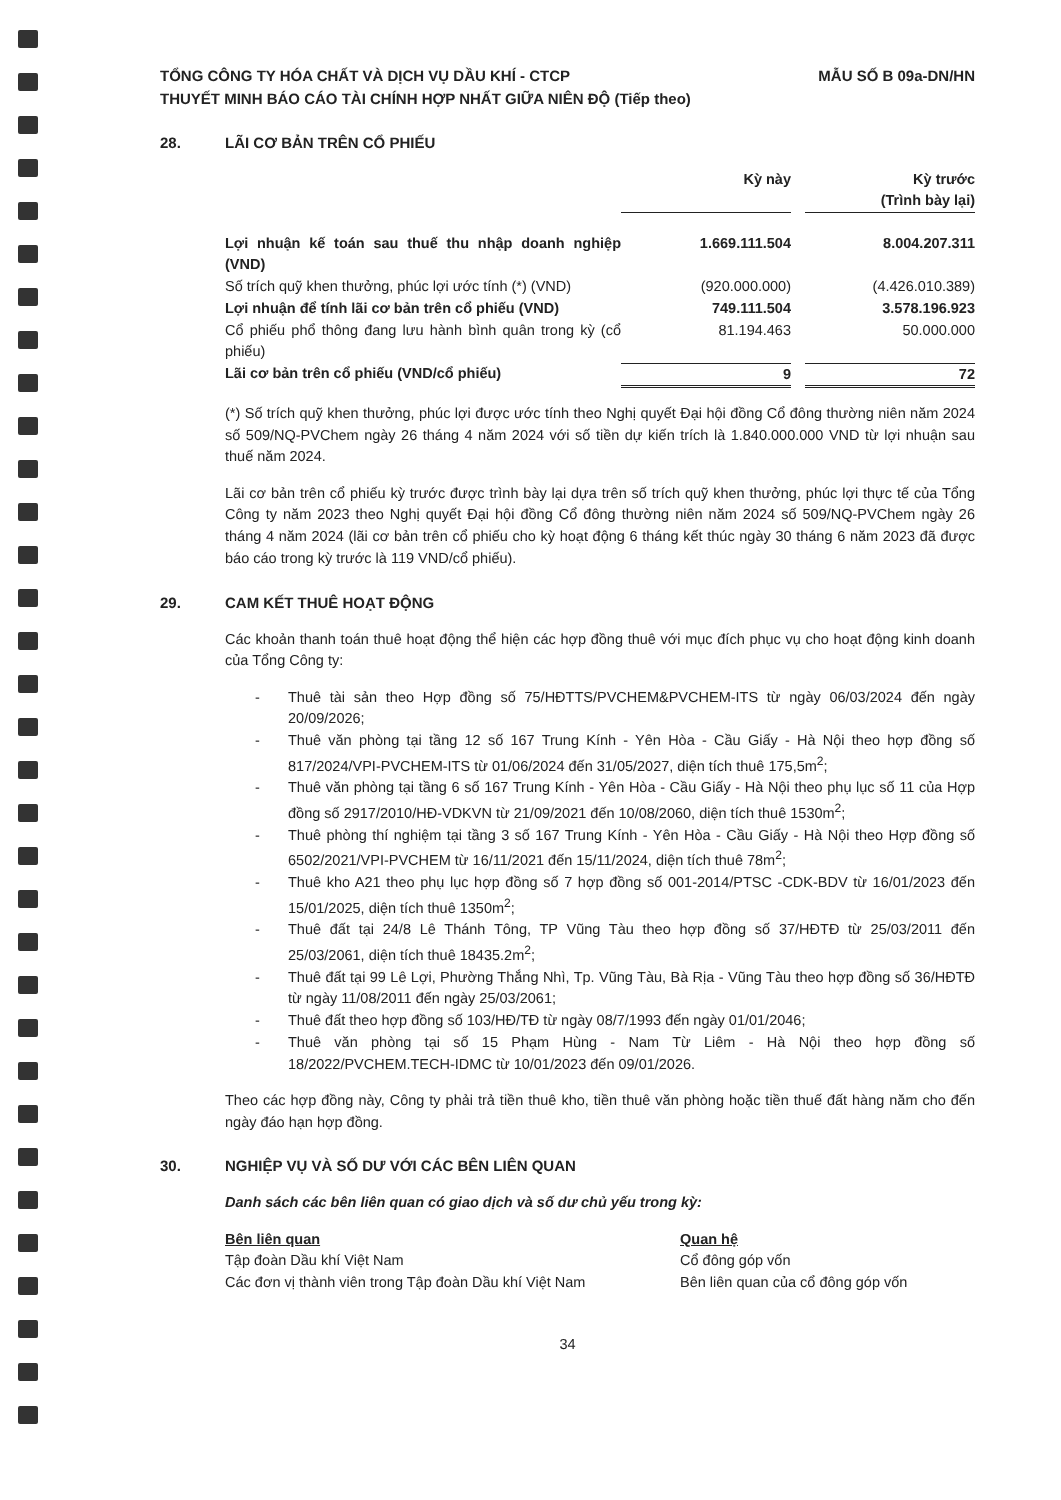TỔNG CÔNG TY HÓA CHẤT VÀ DỊCH VỤ DẦU KHÍ - CTCP
THUYẾT MINH BÁO CÁO TÀI CHÍNH HỢP NHẤT GIỮA NIÊN ĐỘ (Tiếp theo)
MẪU SỐ B 09a-DN/HN
28. LÃI CƠ BẢN TRÊN CỔ PHIẾU
| | Kỳ này | | Kỳ trước (Trình bày lại) |
| Lợi nhuận kế toán sau thuế thu nhập doanh nghiệp (VND) | 1.669.111.504 | | 8.004.207.311 |
| Số trích quỹ khen thưởng, phúc lợi ước tính (*) (VND) | (920.000.000) | | (4.426.010.389) |
| Lợi nhuận để tính lãi cơ bản trên cổ phiếu (VND) | 749.111.504 | | 3.578.196.923 |
| Cổ phiếu phổ thông đang lưu hành bình quân trong kỳ (cổ phiếu) | 81.194.463 | | 50.000.000 |
| Lãi cơ bản trên cổ phiếu (VND/cổ phiếu) | 9 | | 72 |
(*) Số trích quỹ khen thưởng, phúc lợi được ước tính theo Nghị quyết Đại hội đồng Cổ đông thường niên năm 2024 số 509/NQ-PVChem ngày 26 tháng 4 năm 2024 với số tiền dự kiến trích là 1.840.000.000 VND từ lợi nhuận sau thuế năm 2024.
Lãi cơ bản trên cổ phiếu kỳ trước được trình bày lại dựa trên số trích quỹ khen thưởng, phúc lợi thực tế của Tổng Công ty năm 2023 theo Nghị quyết Đại hội đồng Cổ đông thường niên năm 2024 số 509/NQ-PVChem ngày 26 tháng 4 năm 2024 (lãi cơ bản trên cổ phiếu cho kỳ hoạt động 6 tháng kết thúc ngày 30 tháng 6 năm 2023 đã được báo cáo trong kỳ trước là 119 VND/cổ phiếu).
29. CAM KẾT THUÊ HOẠT ĐỘNG
Các khoản thanh toán thuê hoạt động thể hiện các hợp đồng thuê với mục đích phục vụ cho hoạt động kinh doanh của Tổng Công ty:
- Thuê tài sản theo Hợp đồng số 75/HĐTTS/PVCHEM&PVCHEM-ITS từ ngày 06/03/2024 đến ngày 20/09/2026;
- Thuê văn phòng tại tầng 12 số 167 Trung Kính - Yên Hòa - Cầu Giấy - Hà Nội theo hợp đồng số 817/2024/VPI-PVCHEM-ITS từ 01/06/2024 đến 31/05/2027, diện tích thuê 175,5m<sup>2</sup>;
- Thuê văn phòng tại tầng 6 số 167 Trung Kính - Yên Hòa - Cầu Giấy - Hà Nội theo phụ lục số 11 của Hợp đồng số 2917/2010/HĐ-VDKVN từ 21/09/2021 đến 10/08/2060, diện tích thuê 1530m<sup>2</sup>;
- Thuê phòng thí nghiệm tại tầng 3 số 167 Trung Kính - Yên Hòa - Cầu Giấy - Hà Nội theo Hợp đồng số 6502/2021/VPI-PVCHEM từ 16/11/2021 đến 15/11/2024, diện tích thuê 78m<sup>2</sup>;
- Thuê kho A21 theo phụ lục hợp đồng số 7 hợp đồng số 001-2014/PTSC -CDK-BDV từ 16/01/2023 đến 15/01/2025, diện tích thuê 1350m<sup>2</sup>;
- Thuê đất tại 24/8 Lê Thánh Tông, TP Vũng Tàu theo hợp đồng số 37/HĐTĐ từ 25/03/2011 đến 25/03/2061, diện tích thuê 18435.2m<sup>2</sup>;
- Thuê đất tại 99 Lê Lợi, Phường Thắng Nhì, Tp. Vũng Tàu, Bà Rịa - Vũng Tàu theo hợp đồng số 36/HĐTĐ từ ngày 11/08/2011 đến ngày 25/03/2061;
- Thuê đất theo hợp đồng số 103/HĐ/TĐ từ ngày 08/7/1993 đến ngày 01/01/2046;
- Thuê văn phòng tại số 15 Phạm Hùng - Nam Từ Liêm - Hà Nội theo hợp đồng số 18/2022/PVCHEM.TECH-IDMC từ 10/01/2023 đến 09/01/2026.
Theo các hợp đồng này, Công ty phải trả tiền thuê kho, tiền thuê văn phòng hoặc tiền thuế đất hàng năm cho đến ngày đáo hạn hợp đồng.
30. NGHIỆP VỤ VÀ SỐ DƯ VỚI CÁC BÊN LIÊN QUAN
Danh sách các bên liên quan có giao dịch và số dư chủ yếu trong kỳ:
Bên liên quan
Tập đoàn Dầu khí Việt Nam
Các đơn vị thành viên trong Tập đoàn Dầu khí Việt Nam
Quan hệ
Cổ đông góp vốn
Bên liên quan của cổ đông góp vốn
34